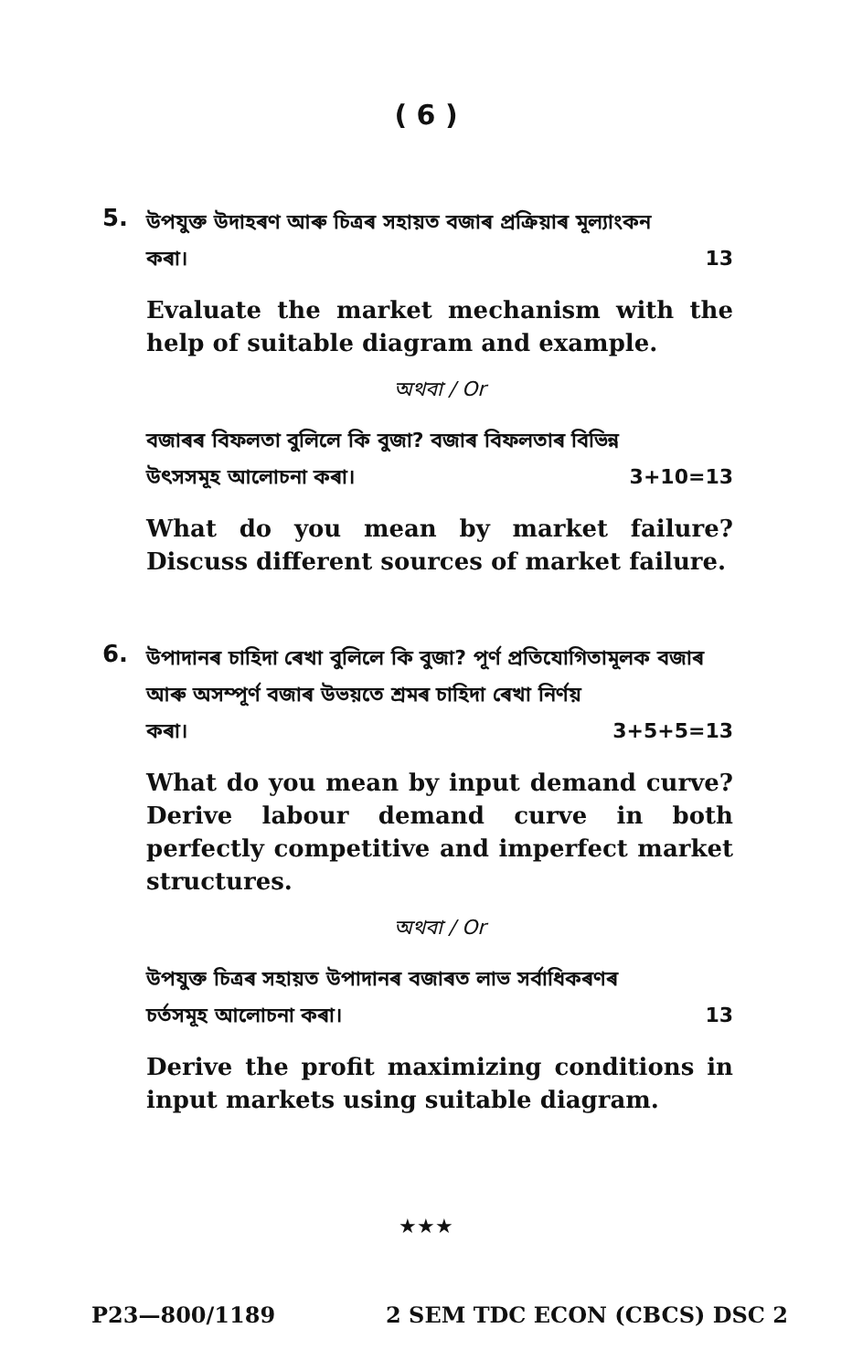( 6 )
5.
উপযুক্ত উদাহৰণ আৰু চিত্ৰৰ সহায়ত বজাৰ প্ৰক্ৰিয়াৰ মূল্যাংকন
কৰা। 13
Evaluate the market mechanism with the help of suitable diagram and example.
অথবা / Or
বজাৰৰ বিফলতা বুলিলে কি বুজা? বজাৰ বিফলতাৰ বিভিন্ন
উৎসসমূহ আলোচনা কৰা। 3+10=13
What do you mean by market failure? Discuss different sources of market failure.
6.
উপাদানৰ চাহিদা ৰেখা বুলিলে কি বুজা? পূৰ্ণ প্ৰতিযোগিতামূলক বজাৰ আৰু অসম্পূৰ্ণ বজাৰ উভয়তে শ্ৰমৰ চাহিদা ৰেখা নিৰ্ণয়
কৰা। 3+5+5=13
What do you mean by input demand curve? Derive labour demand curve in both perfectly competitive and imperfect market structures.
অথবা / Or
উপযুক্ত চিত্ৰৰ সহায়ত উপাদানৰ বজাৰত লাভ সৰ্বাধিকৰণৰ
চৰ্তসমূহ আলোচনা কৰা। 13
Derive the profit maximizing conditions in input markets using suitable diagram.
★★★
P23—800/1189 2 SEM TDC ECON (CBCS) DSC 2